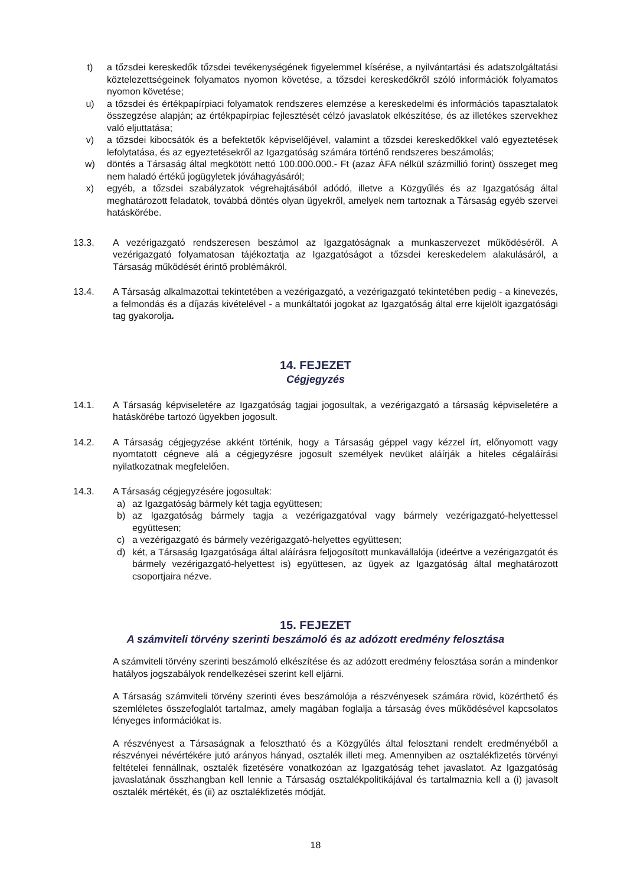t) a tőzsdei kereskedők tőzsdei tevékenységének figyelemmel kísérése, a nyilvántartási és adatszolgáltatási köztelezettségeinek folyamatos nyomon követése, a tőzsdei kereskedőkről szóló információk folyamatos nyomon követése;
u) a tőzsdei és értékpapírpiaci folyamatok rendszeres elemzése a kereskedelmi és információs tapasztalatok összegzése alapján; az értékpapírpiac fejlesztését célzó javaslatok elkészítése, és az illetékes szervekhez való eljuttatása;
v) a tőzsdei kibocsátók és a befektetők képviselőjével, valamint a tőzsdei kereskedőkkel való egyeztetések lefolytatása, és az egyeztetésekről az Igazgatóság számára történő rendszeres beszámolás;
w) döntés a Társaság által megkötött nettó 100.000.000.- Ft (azaz ÁFA nélkül százmillió forint) összeget meg nem haladó értékű jogügyletek jóváhagyásáról;
x) egyéb, a tőzsdei szabályzatok végrehajtásából adódó, illetve a Közgyűlés és az Igazgatóság által meghatározott feladatok, továbbá döntés olyan ügyekről, amelyek nem tartoznak a Társaság egyéb szervei hatáskörébe.
13.3. A vezérigazgató rendszeresen beszámol az Igazgatóságnak a munkaszervezet működéséről. A vezérigazgató folyamatosan tájékoztatja az Igazgatóságot a tőzsdei kereskedelem alakulásáról, a Társaság működését érintő problémákról.
13.4. A Társaság alkalmazottai tekintetében a vezérigazgató, a vezérigazgató tekintetében pedig - a kinevezés, a felmondás és a díjazás kivételével - a munkáltatói jogokat az Igazgatóság által erre kijelölt igazgatósági tag gyakorolja.
14. FEJEZET
Cégjegyzés
14.1. A Társaság képviseletére az Igazgatóság tagjai jogosultak, a vezérigazgató a társaság képviseletére a hatáskörébe tartozó ügyekben jogosult.
14.2. A Társaság cégjegyzése akként történik, hogy a Társaság géppel vagy kézzel írt, előnyomott vagy nyomtatott cégneve alá a cégjegyzésre jogosult személyek nevüket aláírják a hiteles cégaláírási nyilatkozatnak megfelelően.
14.3. A Társaság cégjegyzésére jogosultak:
a) az Igazgatóság bármely két tagja együttesen;
b) az Igazgatóság bármely tagja a vezérigazgatóval vagy bármely vezérigazgató-helyettessel együttesen;
c) a vezérigazgató és bármely vezérigazgató-helyettes együttesen;
d) két, a Társaság Igazgatósága által aláírásra feljogosított munkavállalója (ideértve a vezérigazgatót és bármely vezérigazgató-helyettest is) együttesen, az ügyek az Igazgatóság által meghatározott csoportjaira nézve.
15. FEJEZET
A számviteli törvény szerinti beszámoló és az adózott eredmény felosztása
A számviteli törvény szerinti beszámoló elkészítése és az adózott eredmény felosztása során a mindenkor hatályos jogszabályok rendelkezései szerint kell eljárni.
A Társaság számviteli törvény szerinti éves beszámolója a részvényesek számára rövid, közérthető és szemléletes összefoglalót tartalmaz, amely magában foglalja a társaság éves működésével kapcsolatos lényeges információkat is.
A részvényest a Társaságnak a felosztható és a Közgyűlés által felosztani rendelt eredményéből a részvényei névértékére jutó arányos hányad, osztalék illeti meg. Amennyiben az osztalékfizetés törvényi feltételei fennállnak, osztalék fizetésére vonatkozóan az Igazgatóság tehet javaslatot. Az Igazgatóság javaslatának összhangban kell lennie a Társaság osztalékpolitikájával és tartalmaznia kell a (i) javasolt osztalék mértékét, és (ii) az osztalékfizetés módját.
18